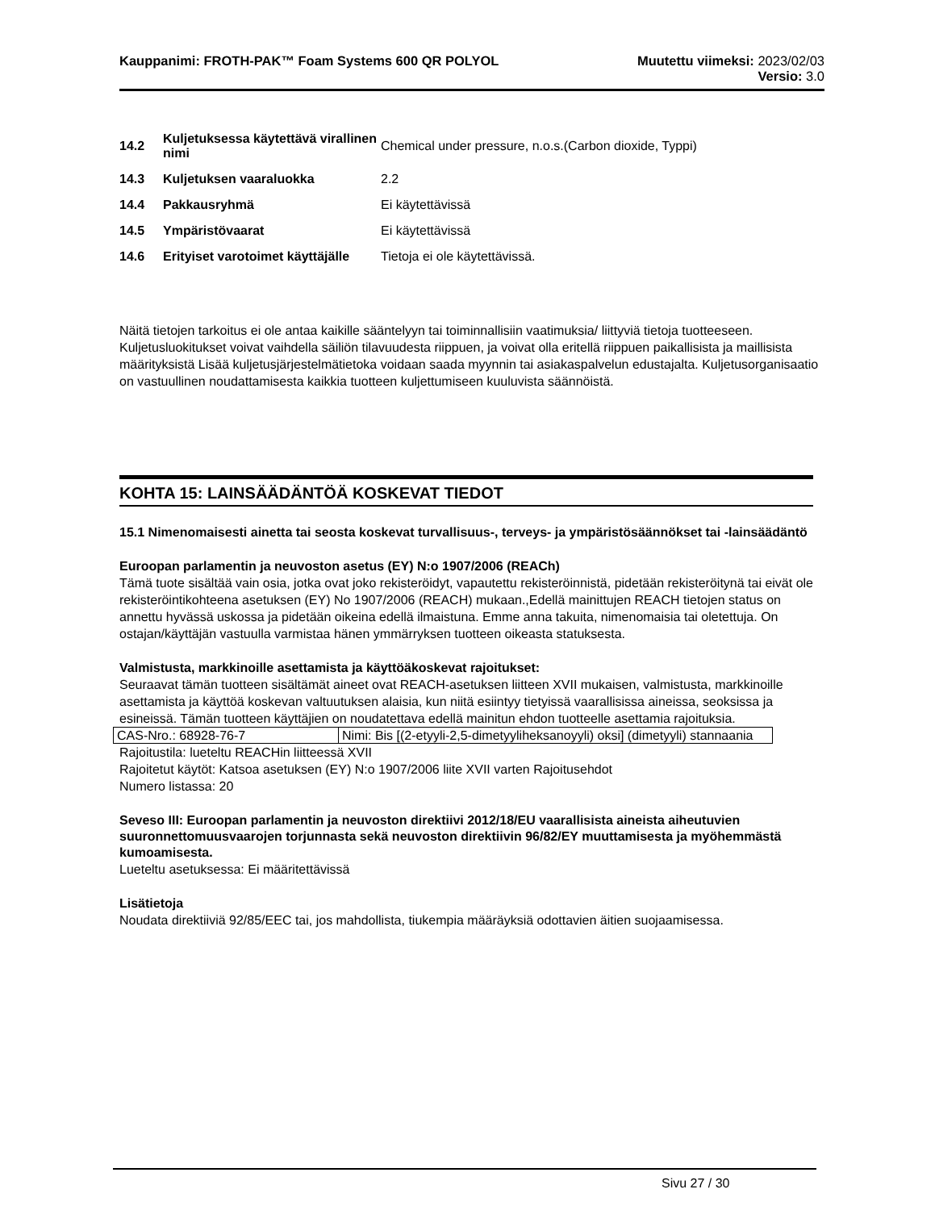Kauppanimi: FROTH-PAK™ Foam Systems 600 QR POLYOL
Muutettu viimeksi: 2023/02/03
Versio: 3.0
14.2
Kuljetuksessa käytettävä virallinen nimi
Chemical under pressure, n.o.s.(Carbon dioxide, Typpi)
14.3 Kuljetuksen vaaraluokka 2.2
14.4 Pakkausryhmä Ei käytettävissä
14.5 Ympäristövaarat Ei käytettävissä
14.6
Erityiset varotoimet käyttäjälle
Tietoja ei ole käytettävissä.
Näitä tietojen tarkoitus ei ole antaa kaikille sääntelyyn tai toiminnallisiin vaatimuksia/ liittyviä tietoja tuotteeseen. Kuljetusluokitukset voivat vaihdella säiliön tilavuudesta riippuen, ja voivat olla eritellä riippuen paikallisista ja maillisista määrityksistä Lisää kuljetusjärjestelmätietoka voidaan saada myynnin tai asiakaspalvelun edustajalta. Kuljetusorganisaatio on vastuullinen noudattamisesta kaikkia tuotteen kuljettumiseen kuuluvista säännöistä.
KOHTA 15: LAINSÄÄDÄNTÖÄ KOSKEVAT TIEDOT
15.1 Nimenomaisesti ainetta tai seosta koskevat turvallisuus-, terveys- ja ympäristösäännökset tai -lainsäädäntö
Euroopan parlamentin ja neuvoston asetus (EY) N:o 1907/2006 (REACh)
Tämä tuote sisältää vain osia, jotka ovat joko rekisteröidyt, vapautettu rekisteröinnistä, pidetään rekisteröitynä tai eivät ole rekisteröintikohteena asetuksen (EY) No 1907/2006 (REACH) mukaan.,Edellä mainittujen REACH tietojen status on annettu hyvässä uskossa ja pidetään oikeina edellä ilmaistuna. Emme anna takuita, nimenomaisia tai oletettuja. On ostajan/käyttäjän vastuulla varmistaa hänen ymmärryksen tuotteen oikeasta statuksesta.
Valmistusta, markkinoille asettamista ja käyttöäkoskevat rajoitukset:
Seuraavat tämän tuotteen sisältämät aineet ovat REACH-asetuksen liitteen XVII mukaisen, valmistusta, markkinoille asettamista ja käyttöä koskevan valtuutuksen alaisia, kun niitä esiintyy tietyissä vaarallisissa aineissa, seoksissa ja esineissä. Tämän tuotteen käyttäjien on noudatettava edellä mainitun ehdon tuotteelle asettamia rajoituksia.
| CAS-Nro.: 68928-76-7 | Nimi: Bis [(2-etyyli-2,5-dimetyyliheksanoyyli) oksi] (dimetyyli) stannaania |
Rajoitustila: lueteltu REACHin liitteessä XVII
Rajoitetut käytöt: Katsoa asetuksen (EY) N:o 1907/2006 liite XVII varten Rajoitusehdot
Numero listassa: 20
Seveso III: Euroopan parlamentin ja neuvoston direktiivi 2012/18/EU vaarallisista aineista aiheutuvien suuronnettomuusvaarojen torjunnasta sekä neuvoston direktiivin 96/82/EY muuttamisesta ja myöhemmästä kumoamisesta.
Lueteltu asetuksessa: Ei määritettävissä
Lisätietoja
Noudata direktiiviä 92/85/EEC tai, jos mahdollista, tiukempia määräyksiä odottavien äitien suojaamisessa.
Sivu 27 / 30